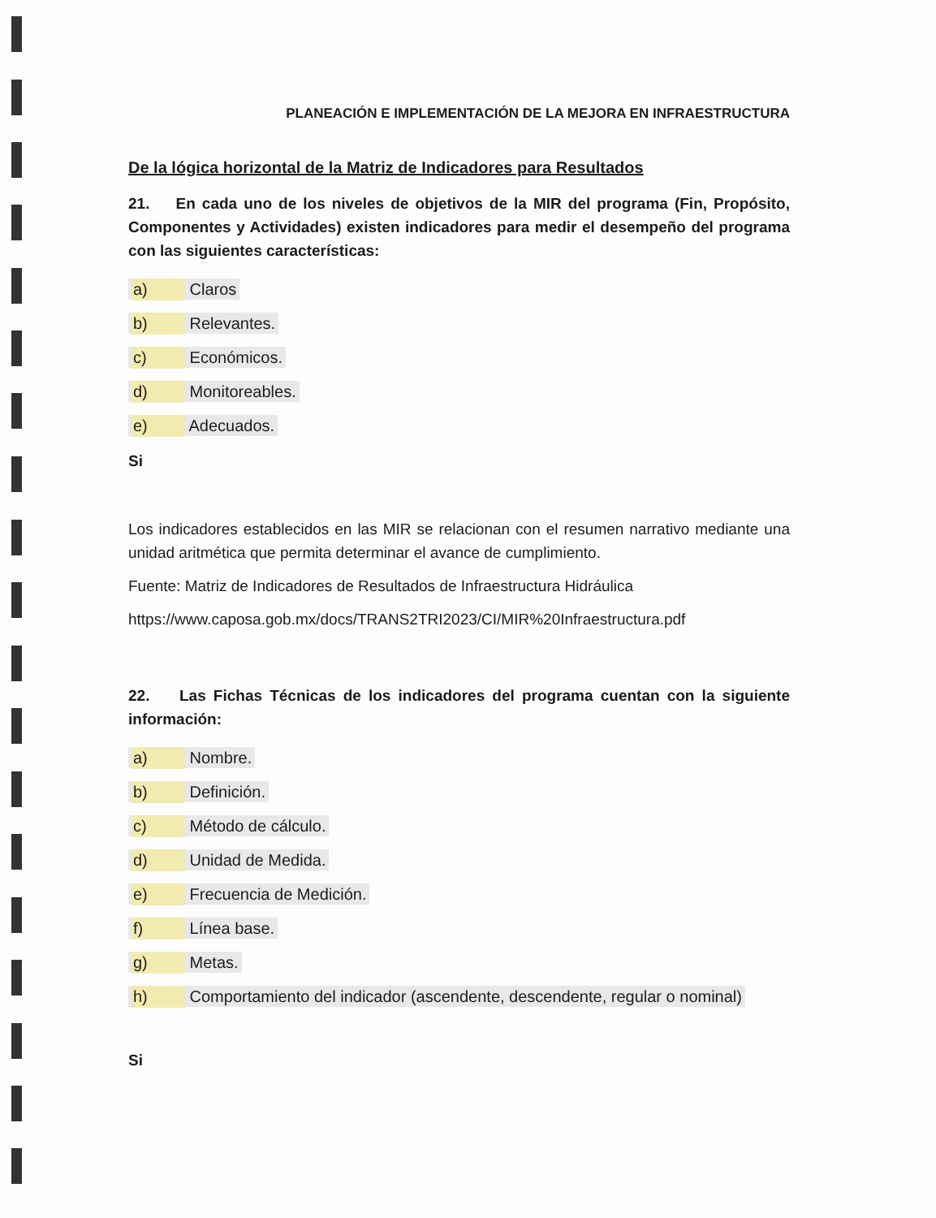PLANEACIÓN E IMPLEMENTACIÓN DE LA MEJORA EN INFRAESTRUCTURA
De la lógica horizontal de la Matriz de Indicadores para Resultados
21. En cada uno de los niveles de objetivos de la MIR del programa (Fin, Propósito, Componentes y Actividades) existen indicadores para medir el desempeño del programa con las siguientes características:
a) Claros
b) Relevantes.
c) Económicos.
d) Monitoreables.
e) Adecuados.
Si
Los indicadores establecidos en las MIR se relacionan con el resumen narrativo mediante una unidad aritmética que permita determinar el avance de cumplimiento.
Fuente: Matriz de Indicadores de Resultados de Infraestructura Hidráulica
https://www.caposa.gob.mx/docs/TRANS2TRI2023/CI/MIR%20Infraestructura.pdf
22. Las Fichas Técnicas de los indicadores del programa cuentan con la siguiente información:
a) Nombre.
b) Definición.
c) Método de cálculo.
d) Unidad de Medida.
e) Frecuencia de Medición.
f) Línea base.
g) Metas.
h) Comportamiento del indicador (ascendente, descendente, regular o nominal)
Si